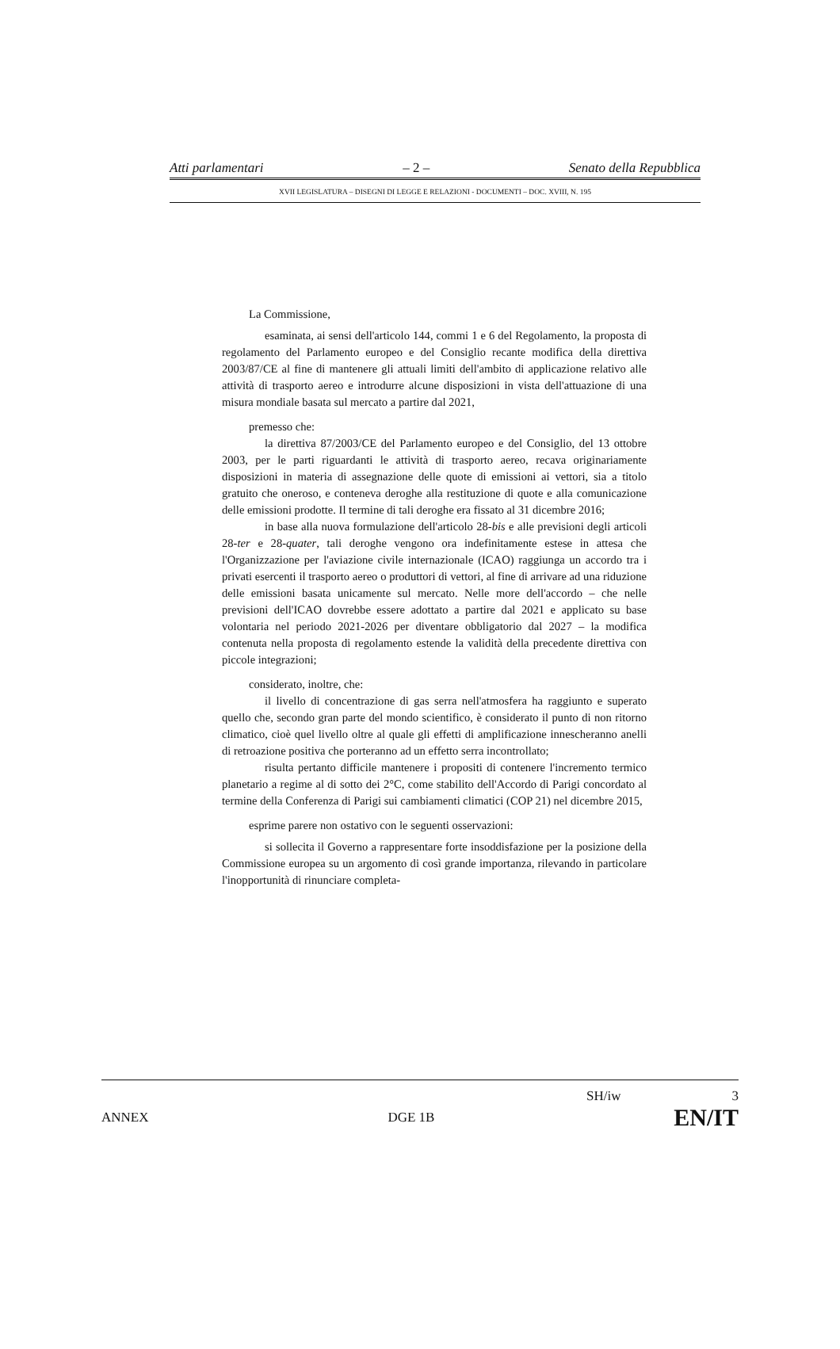Atti parlamentari – 2 – Senato della Repubblica
XVII LEGISLATURA – DISEGNI DI LEGGE E RELAZIONI - DOCUMENTI – DOC. XVIII, N. 195
La Commissione,
esaminata, ai sensi dell'articolo 144, commi 1 e 6 del Regolamento, la proposta di regolamento del Parlamento europeo e del Consiglio recante modifica della direttiva 2003/87/CE al fine di mantenere gli attuali limiti dell'ambito di applicazione relativo alle attività di trasporto aereo e introdurre alcune disposizioni in vista dell'attuazione di una misura mondiale basata sul mercato a partire dal 2021,
premesso che:
la direttiva 87/2003/CE del Parlamento europeo e del Consiglio, del 13 ottobre 2003, per le parti riguardanti le attività di trasporto aereo, recava originariamente disposizioni in materia di assegnazione delle quote di emissioni ai vettori, sia a titolo gratuito che oneroso, e conteneva deroghe alla restituzione di quote e alla comunicazione delle emissioni prodotte. Il termine di tali deroghe era fissato al 31 dicembre 2016;
in base alla nuova formulazione dell'articolo 28-bis e alle previsioni degli articoli 28-ter e 28-quater, tali deroghe vengono ora indefinitamente estese in attesa che l'Organizzazione per l'aviazione civile internazionale (ICAO) raggiunga un accordo tra i privati esercenti il trasporto aereo o produttori di vettori, al fine di arrivare ad una riduzione delle emissioni basata unicamente sul mercato. Nelle more dell'accordo – che nelle previsioni dell'ICAO dovrebbe essere adottato a partire dal 2021 e applicato su base volontaria nel periodo 2021-2026 per diventare obbligatorio dal 2027 – la modifica contenuta nella proposta di regolamento estende la validità della precedente direttiva con piccole integrazioni;
considerato, inoltre, che:
il livello di concentrazione di gas serra nell'atmosfera ha raggiunto e superato quello che, secondo gran parte del mondo scientifico, è considerato il punto di non ritorno climatico, cioè quel livello oltre al quale gli effetti di amplificazione innescheranno anelli di retroazione positiva che porteranno ad un effetto serra incontrollato;
risulta pertanto difficile mantenere i propositi di contenere l'incremento termico planetario a regime al di sotto dei 2°C, come stabilito dell'Accordo di Parigi concordato al termine della Conferenza di Parigi sui cambiamenti climatici (COP 21) nel dicembre 2015,
esprime parere non ostativo con le seguenti osservazioni:
si sollecita il Governo a rappresentare forte insoddisfazione per la posizione della Commissione europea su un argomento di così grande importanza, rilevando in particolare l'inopportunità di rinunciare completa-
SH/iw 3
ANNEX DGE 1B EN/IT